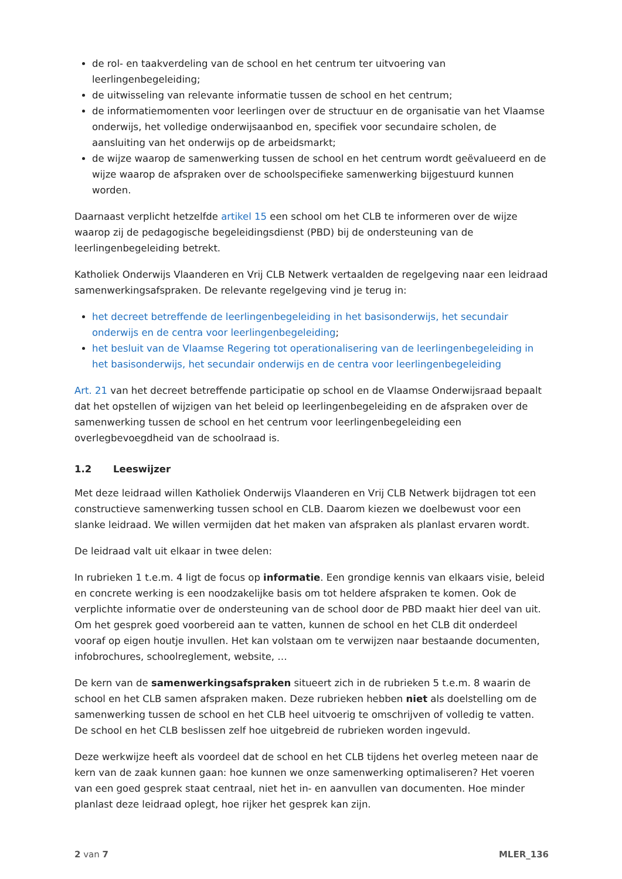de rol- en taakverdeling van de school en het centrum ter uitvoering van leerlingenbegeleiding;
de uitwisseling van relevante informatie tussen de school en het centrum;
de informatiemomenten voor leerlingen over de structuur en de organisatie van het Vlaamse onderwijs, het volledige onderwijsaanbod en, specifiek voor secundaire scholen, de aansluiting van het onderwijs op de arbeidsmarkt;
de wijze waarop de samenwerking tussen de school en het centrum wordt geëvalueerd en de wijze waarop de afspraken over de schoolspecifieke samenwerking bijgestuurd kunnen worden.
Daarnaast verplicht hetzelfde artikel 15 een school om het CLB te informeren over de wijze waarop zij de pedagogische begeleidingsdienst (PBD) bij de ondersteuning van de leerlingenbegeleiding betrekt.
Katholiek Onderwijs Vlaanderen en Vrij CLB Netwerk vertaalden de regelgeving naar een leidraad samenwerkingsafspraken. De relevante regelgeving vind je terug in:
het decreet betreffende de leerlingenbegeleiding in het basisonderwijs, het secundair onderwijs en de centra voor leerlingenbegeleiding;
het besluit van de Vlaamse Regering tot operationalisering van de leerlingenbegeleiding in het basisonderwijs, het secundair onderwijs en de centra voor leerlingenbegeleiding
Art. 21 van het decreet betreffende participatie op school en de Vlaamse Onderwijsraad bepaalt dat het opstellen of wijzigen van het beleid op leerlingenbegeleiding en de afspraken over de samenwerking tussen de school en het centrum voor leerlingenbegeleiding een overlegbevoegdheid van de schoolraad is.
1.2 Leeswijzer
Met deze leidraad willen Katholiek Onderwijs Vlaanderen en Vrij CLB Netwerk bijdragen tot een constructieve samenwerking tussen school en CLB. Daarom kiezen we doelbewust voor een slanke leidraad. We willen vermijden dat het maken van afspraken als planlast ervaren wordt.
De leidraad valt uit elkaar in twee delen:
In rubrieken 1 t.e.m. 4 ligt de focus op informatie. Een grondige kennis van elkaars visie, beleid en concrete werking is een noodzakelijke basis om tot heldere afspraken te komen. Ook de verplichte informatie over de ondersteuning van de school door de PBD maakt hier deel van uit. Om het gesprek goed voorbereid aan te vatten, kunnen de school en het CLB dit onderdeel vooraf op eigen houtje invullen. Het kan volstaan om te verwijzen naar bestaande documenten, infobrochures, schoolreglement, website, …
De kern van de samenwerkingsafspraken situeert zich in de rubrieken 5 t.e.m. 8 waarin de school en het CLB samen afspraken maken. Deze rubrieken hebben niet als doelstelling om de samenwerking tussen de school en het CLB heel uitvoerig te omschrijven of volledig te vatten. De school en het CLB beslissen zelf hoe uitgebreid de rubrieken worden ingevuld.
Deze werkwijze heeft als voordeel dat de school en het CLB tijdens het overleg meteen naar de kern van de zaak kunnen gaan: hoe kunnen we onze samenwerking optimaliseren? Het voeren van een goed gesprek staat centraal, niet het in- en aanvullen van documenten. Hoe minder planlast deze leidraad oplegt, hoe rijker het gesprek kan zijn.
2 van 7 MLER_136